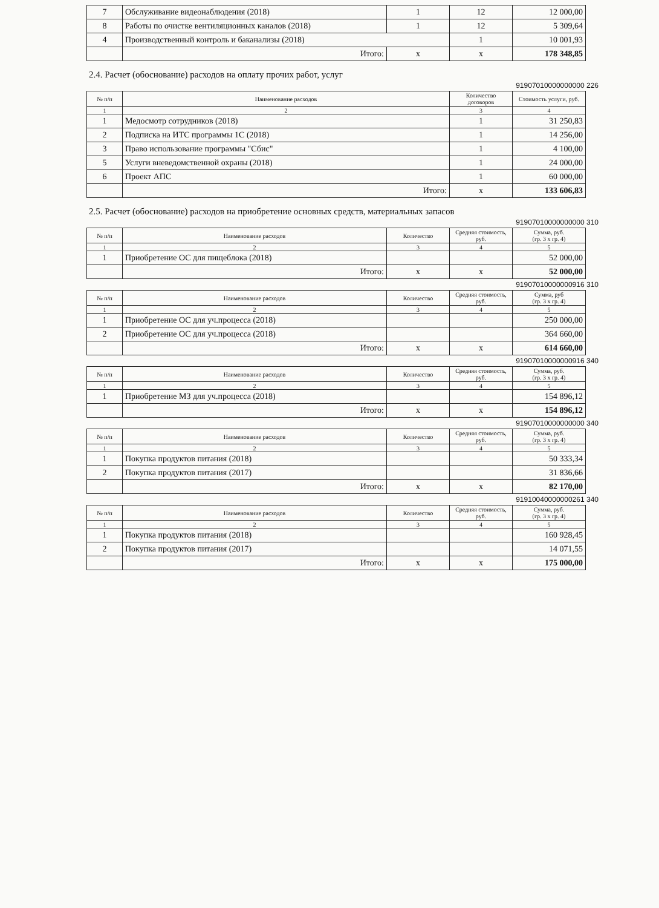| 7 | Обслуживание видеонаблюдения (2018) | 1 | 12 | 12 000,00 |
| 8 | Работы по очистке вентиляционных каналов (2018) | 1 | 12 | 5 309,64 |
| 4 | Производственный контроль и баканализы (2018) | | 1 | 10 001,93 |
| | Итого: | х | х | 178 348,85 |
2.4. Расчет (обоснование) расходов на оплату прочих работ, услуг
91907010000000000 226
| № п/п | Наименование расходов | Количество договоров | Стоимость услуги, руб. |
| --- | --- | --- | --- |
| 1 | 2 | 3 | 4 |
| 1 | Медосмотр сотрудников (2018) | 1 | 31 250,83 |
| 2 | Подписка на ИТС программы 1С (2018) | 1 | 14 256,00 |
| 3 | Право использование программы "Сбис" | 1 | 4 100,00 |
| 5 | Услуги вневедомственной охраны (2018) | 1 | 24 000,00 |
| 6 | Проект АПС | 1 | 60 000,00 |
| | Итого: | х | 133 606,83 |
2.5. Расчет (обоснование) расходов на приобретение основных средств, материальных запасов
91907010000000000 310
| № п/п | Наименование расходов | Количество | Средняя стоимость, руб. | Сумма, руб. (гр. 3 х гр. 4) |
| --- | --- | --- | --- | --- |
| 1 | 2 | 3 | 4 | 5 |
| 1 | Приобретение ОС для пищеблока (2018) | | | 52 000,00 |
| | Итого: | х | х | 52 000,00 |
91907010000000916 310
| № п/п | Наименование расходов | Количество | Средняя стоимость, руб. | Сумма, руб (гр. 3 х гр. 4) |
| --- | --- | --- | --- | --- |
| 1 | 2 | 3 | 4 | 5 |
| 1 | Приобретение ОС для уч.процесса (2018) | | | 250 000,00 |
| 2 | Приобретение ОС для уч.процесса (2018) | | | 364 660,00 |
| | Итого: | х | х | 614 660,00 |
91907010000000916 340
| № п/п | Наименование расходов | Количество | Средняя стоимость, руб. | Сумма, руб. (гр. 3 х гр. 4) |
| --- | --- | --- | --- | --- |
| 1 | 2 | 3 | 4 | 5 |
| 1 | Приобретение МЗ для уч.процесса (2018) | | | 154 896,12 |
| | Итого: | х | х | 154 896,12 |
91907010000000000 340
| № п/п | Наименование расходов | Количество | Средняя стоимость, руб. | Сумма, руб. (гр. 3 х гр. 4) |
| --- | --- | --- | --- | --- |
| 1 | 2 | 3 | 4 | 5 |
| 1 | Покупка продуктов питания (2018) | | | 50 333,34 |
| 2 | Покупка продуктов питания (2017) | | | 31 836,66 |
| | Итого: | х | х | 82 170,00 |
91910040000000261 340
| № п/п | Наименование расходов | Количество | Средняя стоимость, руб. | Сумма, руб. (гр. 3 х гр. 4) |
| --- | --- | --- | --- | --- |
| 1 | 2 | 3 | 4 | 5 |
| 1 | Покупка продуктов питания (2018) | | | 160 928,45 |
| 2 | Покупка продуктов питания (2017) | | | 14 071,55 |
| | Итого: | х | х | 175 000,00 |